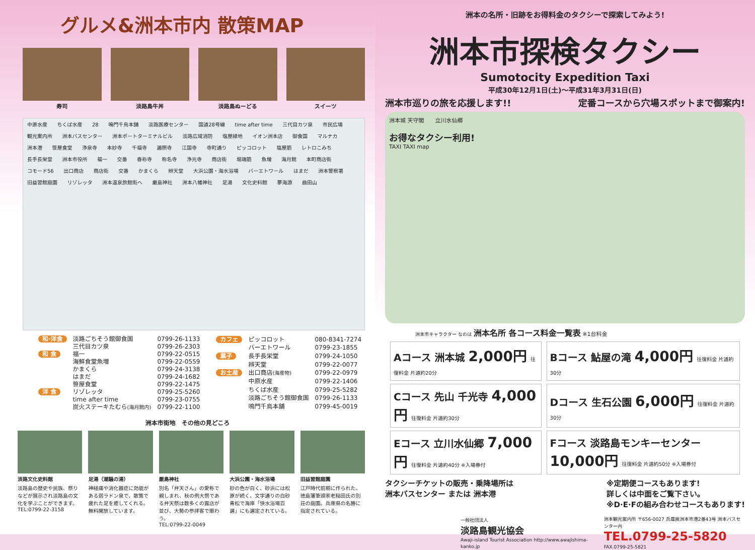グルメ&洲本市内 散策MAP
寿司 淡路島牛丼 淡路島ぬーどる スイーツ
中原水産 ちくば水産 28 鳴門千鳥本舗 淡路医療センター 国道28号線 time after time 三代目カツ泉 市民広場 観光案内所 洲本バスセンター 洲本ポートターミナルビル 淡路広域消防 塩屋緑地 イオン洲本店 御食国 マルナカ 洲本港 笹屋食堂 浄泉寺 本妙寺 千福寺 遍照寺 江国寺 寺町通り ピッコロット 塩屋筋 レトロこみち 長手長栄堂 洲本市役所 福一 交番 春祢寺 称名寺 浄光寺 商店街 堀端筋 魚増 海月館 本町商店街 コモード56 出口商店 商店街 交番 かまくら 辨天堂 大浜公園・海水浴場 バーエトワール はまだ 洲本警察署 旧益習館庭園 リゾレッタ 洲本温泉旅館街へ 厳島神社 洲本八幡神社 足湯 文化史料館 夢海游 曲田山
| 和·洋食 | 淡路ごちそう館御食国 | 0799-26-1133 |
| | 三代目カツ泉 | 0799-26-2303 |
| 和 食 | 福一 | 0799-22-0515 |
| | 海鮮食堂魚増 | 0799-22-0559 |
| | かまくら | 0799-24-3138 |
| | はまだ | 0799-24-1682 |
| | 笹屋食堂 | 0799-22-1475 |
| 洋 食 | リゾレッタ | 0799-25-5260 |
| | time after time | 0799-23-0755 |
| | 炭火ステーキたむら (海月館内) | 0799-22-1100 |
| カフェ | ピッコロット | 080-8341-7274 |
| | バーエトワール | 0799-23-1855 |
| 菓子 | 長手長栄堂 | 0799-24-1050 |
| | 辨天堂 | 0799-22-0077 |
| お土産 | 出口商店 (海産物) | 0799-22-0979 |
| | 中原水産 | 0799-22-1406 |
| | ちくば水産 | 0799-25-5282 |
| | 淡路ごちそう館御食国 | 0799-26-1133 |
| | 鳴門千鳥本舗 | 0799-45-0019 |
洲本市街地　その他の見どころ
淡路文化史料館
淡路島の歴史や民族、祭りなどが展示され淡路島の文化を学ぶことができます。
TEL:0799-22-3158
足湯（潮騒の湯）
神経痛や消化器症に効能がある弱ラドン泉で、散策で疲れた足を癒してくれる。無料開放しています。
厳島神社
別名「弁天さん」の愛称で親しまれ、秋の例大祭である弁天祭は数多くの露店が並び、大勢の参拝客で賑わう。
TEL:0799-22-0049
大浜公園・海水浴場
砂の色が白く、砂浜には松原が続く、文字通りの白砂青松で海岸「快水浴場百選」にも選定されている。
旧益習館庭園
江戸時代前期に作られた、徳島藩筆頭家老稲田氏の別荘の庭園。兵庫県の名勝に指定されている。
洲本の名所・旧跡をお得料金のタクシーで探索してみよう!
洲本市探検タクシー
Sumotocity Expedition Taxi
平成30年12月1日(土)～平成31年3月31日(日)
洲本市巡りの旅を応援します!! 定番コースから穴場スポットまで御案内!
洲本城 天守閣　　立川水仙郷
お得なタクシー利用!
TAXI TAXI map
洲本市キャラクター なのは 洲本名所 各コース料金一覧表 ※1台料金
| Aコース 洲本城 2,000円 往復料金 片道約20分 | Bコース 鮎屋の滝 4,000円 往復料金 片道約30分 |
| Cコース 先山 千光寺 4,000円 往復料金 片道約30分 | Dコース 生石公園 6,000円 往復料金 片道約30分 |
| Eコース 立川水仙郷 7,000円 往復料金 片道約40分 ※入場券付 | Fコース 淡路島モンキーセンター 10,000円 往復料金 片道約50分 ※入場券付 |
タクシーチケットの販売・乗降場所は
洲本バスセンター または 洲本港
※定期便コースもあります!
詳しくは中面をご覧下さい。
※D·E·Fの組み合わせコースもあります!
一般社団法人
淡路島観光協会
Awaji-island Tourist Association http://www.awajishima-kanko.jp
洲本観光案内所 〒656-0027 兵庫県洲本市港2番43号 洲本バスセンター内
TEL.0799-25-5820
FAX.0799-25-5821